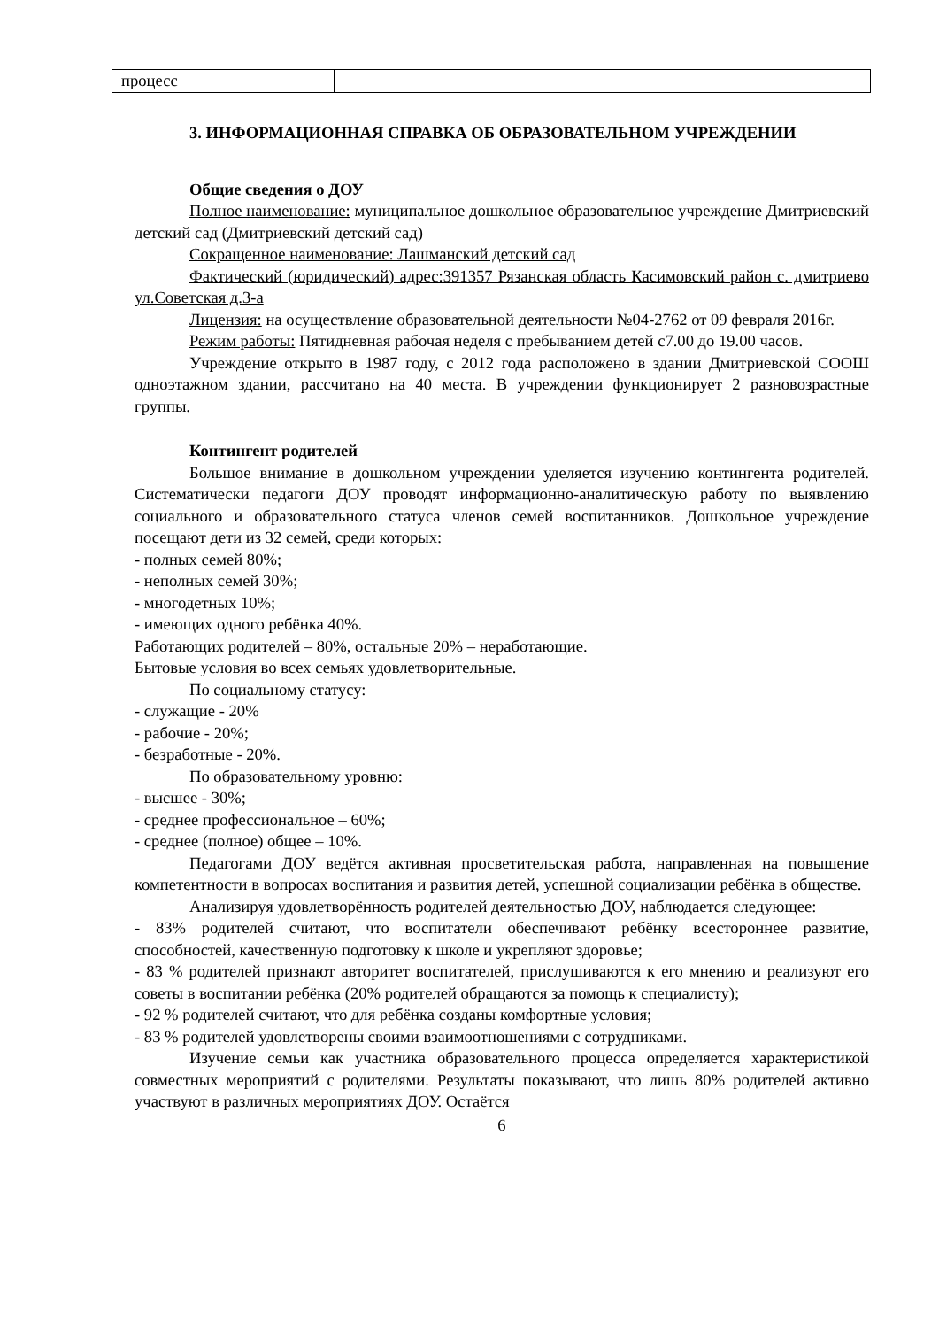| процесс | |
3. ИНФОРМАЦИОННАЯ СПРАВКА ОБ ОБРАЗОВАТЕЛЬНОМ УЧРЕЖДЕНИИ
Общие сведения о ДОУ
Полное наименование: муниципальное дошкольное образовательное учреждение Дмитриевский детский сад (Дмитриевский детский сад)
Сокращенное наименование: Лашманский детский сад
Фактический (юридический) адрес:391357 Рязанская область Касимовский район с. дмитриево ул.Советская д.3-а
Лицензия: на осуществление образовательной деятельности №04-2762 от 09 февраля 2016г.
Режим работы: Пятидневная рабочая неделя с пребыванием детей с7.00 до 19.00 часов.
Учреждение открыто в 1987 году, с 2012 года расположено в здании Дмитриевской СООШ одноэтажном здании, рассчитано на 40 места. В учреждении функционирует 2 разновозрастные группы.
Контингент родителей
Большое внимание в дошкольном учреждении уделяется изучению контингента родителей. Систематически педагоги ДОУ проводят информационно-аналитическую работу по выявлению социального и образовательного статуса членов семей воспитанников. Дошкольное учреждение посещают дети из 32 семей, среди которых:
- полных семей 80%;
- неполных семей 30%;
- многодетных 10%;
- имеющих одного ребёнка 40%.
Работающих родителей – 80%, остальные 20% – неработающие.
Бытовые условия во всех семьях удовлетворительные.
По социальному статусу:
- служащие - 20%
- рабочие - 20%;
- безработные - 20%.
По образовательному уровню:
- высшее - 30%;
- среднее профессиональное – 60%;
- среднее (полное) общее – 10%.
Педагогами ДОУ ведётся активная просветительская работа, направленная на повышение компетентности в вопросах воспитания и развития детей, успешной социализации ребёнка в обществе.
Анализируя удовлетворённость родителей деятельностью ДОУ, наблюдается следующее:
- 83% родителей считают, что воспитатели обеспечивают ребёнку всестороннее развитие, способностей, качественную подготовку к школе и укрепляют здоровье;
- 83 % родителей признают авторитет воспитателей, прислушиваются к его мнению и реализуют его советы в воспитании ребёнка (20% родителей обращаются за помощь к специалисту);
- 92 % родителей считают, что для ребёнка созданы комфортные условия;
- 83 % родителей удовлетворены своими взаимоотношениями с сотрудниками.
Изучение семьи как участника образовательного процесса определяется характеристикой совместных мероприятий с родителями. Результаты показывают, что лишь 80% родителей активно участвуют в различных мероприятиях ДОУ. Остаётся
6